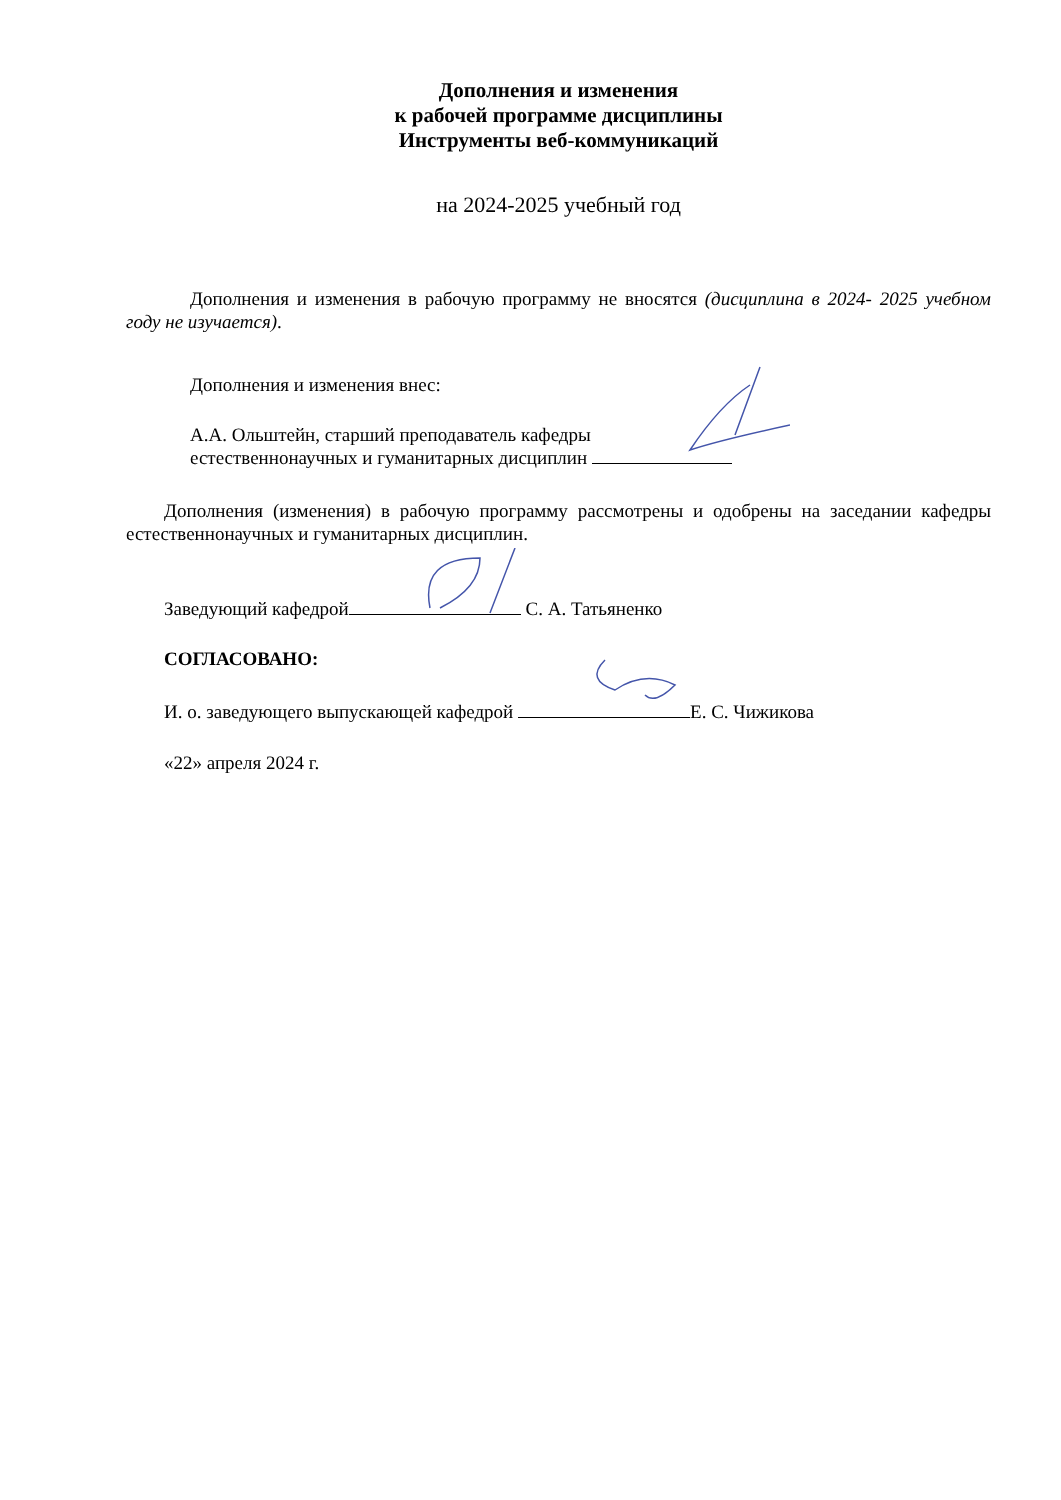Дополнения и изменения
к рабочей программе дисциплины
Инструменты веб-коммуникаций
на 2024-2025 учебный год
Дополнения и изменения в рабочую программу не вносятся (дисциплина в 2024- 2025 учебном году не изучается).
Дополнения и изменения внес:
А.А. Ольштейн, старший преподаватель кафедры
естественнонаучных и гуманитарных дисциплин
Дополнения (изменения) в рабочую программу рассмотрены и одобрены на заседании кафедры естественнонаучных и гуманитарных дисциплин.
Заведующий кафедрой С. А. Татьяненко
СОГЛАСОВАНО:
И. о. заведующего выпускающей кафедрой Е. С. Чижикова
«22» апреля 2024 г.